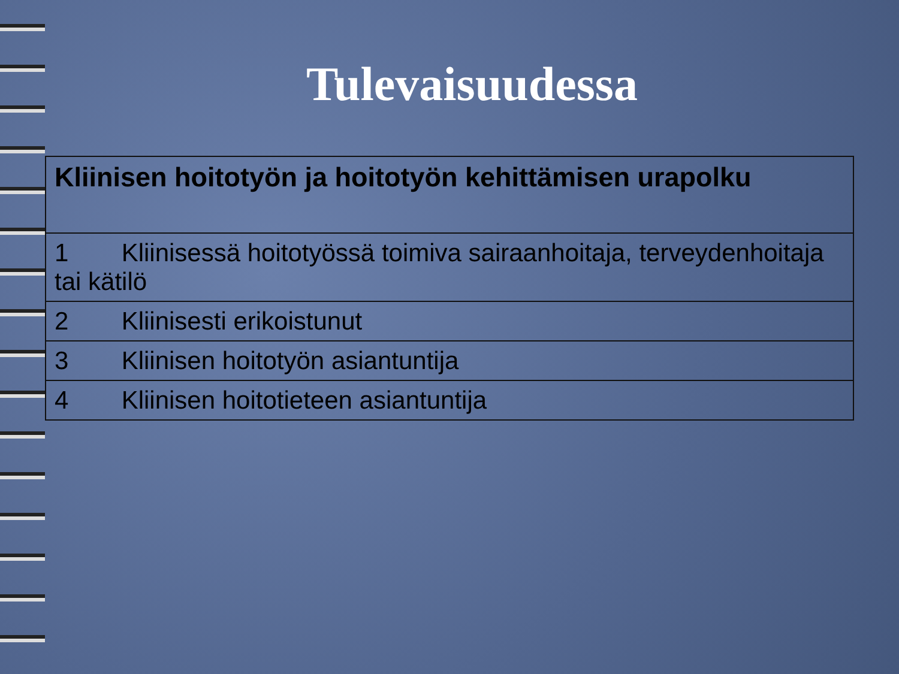Tulevaisuudessa
| Kliinisen hoitotyön ja hoitotyön kehittämisen urapolku |
| --- |
| 1 Kliinisessä hoitotyössä toimiva sairaanhoitaja, terveydenhoitaja tai kätilö |
| 2 Kliinisesti erikoistunut |
| 3 Kliinisen hoitotyön asiantuntija |
| 4 Kliinisen hoitotieteen asiantuntija |